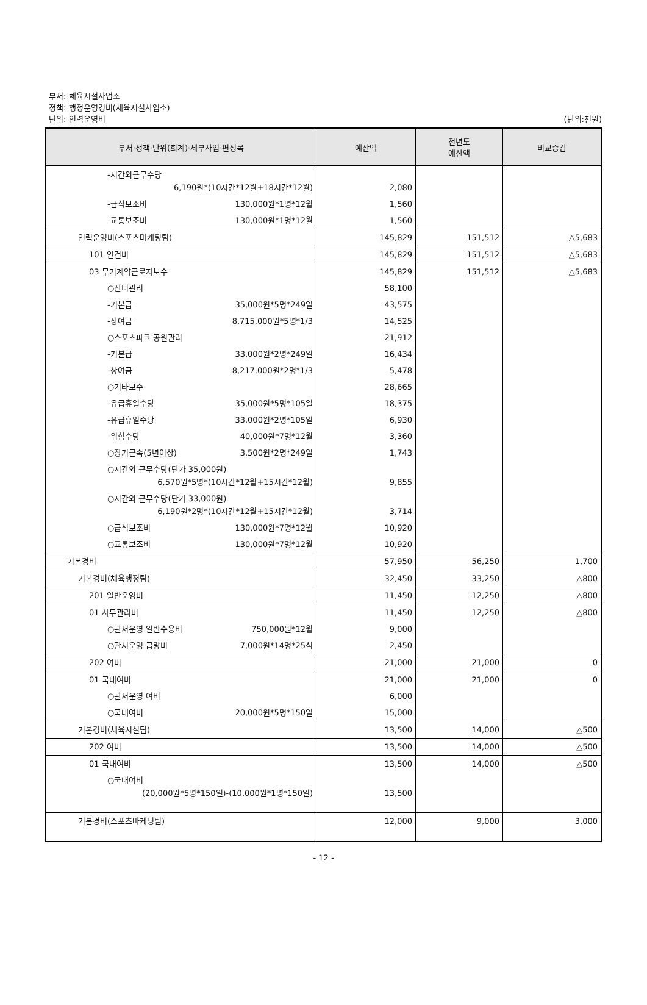부서: 체육시설사업소
정책: 행정운영경비(체육시설사업소)
단위: 인력운영비 (단위:천원)
| 부서·정책·단위(회계)·세부사업·편성목 | 예산액 | 전년도 예산액 | 비교증감 |
| --- | --- | --- | --- |
| -시간외근무수당 6,190원*(10시간*12월+18시간*12월) | 2,080 | | |
| -급식보조비 130,000원*1명*12월 | 1,560 | | |
| -교통보조비 130,000원*1명*12월 | 1,560 | | |
| 인력운영비(스포츠마케팅팀) | 145,829 | 151,512 | △5,683 |
| 101 인건비 | 145,829 | 151,512 | △5,683 |
| 03 무기계약근로자보수 | 145,829 | 151,512 | △5,683 |
| ○잔디관리 | 58,100 | | |
| -기본급 35,000원*5명*249일 | 43,575 | | |
| -상여금 8,715,000원*5명*1/3 | 14,525 | | |
| ○스포츠파크 공원관리 | 21,912 | | |
| -기본급 33,000원*2명*249일 | 16,434 | | |
| -상여금 8,217,000원*2명*1/3 | 5,478 | | |
| ○기타보수 | 28,665 | | |
| -유급휴일수당 35,000원*5명*105일 | 18,375 | | |
| -유급휴일수당 33,000원*2명*105일 | 6,930 | | |
| -위험수당 40,000원*7명*12월 | 3,360 | | |
| ○장기근속(5년이상) 3,500원*2명*249일 | 1,743 | | |
| ○시간외 근무수당(단가 35,000원) 6,570원*5명*(10시간*12월+15시간*12월) | 9,855 | | |
| ○시간외 근무수당(단가 33,000원) 6,190원*2명*(10시간*12월+15시간*12월) | 3,714 | | |
| ○급식보조비 130,000원*7명*12월 | 10,920 | | |
| ○교통보조비 130,000원*7명*12월 | 10,920 | | |
| 기본경비 | 57,950 | 56,250 | 1,700 |
| 기본경비(체육행정팀) | 32,450 | 33,250 | △800 |
| 201 일반운영비 | 11,450 | 12,250 | △800 |
| 01 사무관리비 | 11,450 | 12,250 | △800 |
| ○관서운영 일반수용비 750,000원*12월 | 9,000 | | |
| ○관서운영 급량비 7,000원*14명*25식 | 2,450 | | |
| 202 여비 | 21,000 | 21,000 | 0 |
| 01 국내여비 | 21,000 | 21,000 | 0 |
| ○관서운영 여비 | 6,000 | | |
| ○국내여비 20,000원*5명*150일 | 15,000 | | |
| 기본경비(체육시설팀) | 13,500 | 14,000 | △500 |
| 202 여비 | 13,500 | 14,000 | △500 |
| 01 국내여비 | 13,500 | 14,000 | △500 |
| ○국내여비 (20,000원*5명*150일)-(10,000원*1명*150일) | 13,500 | | |
| 기본경비(스포츠마케팅팀) | 12,000 | 9,000 | 3,000 |
- 12 -